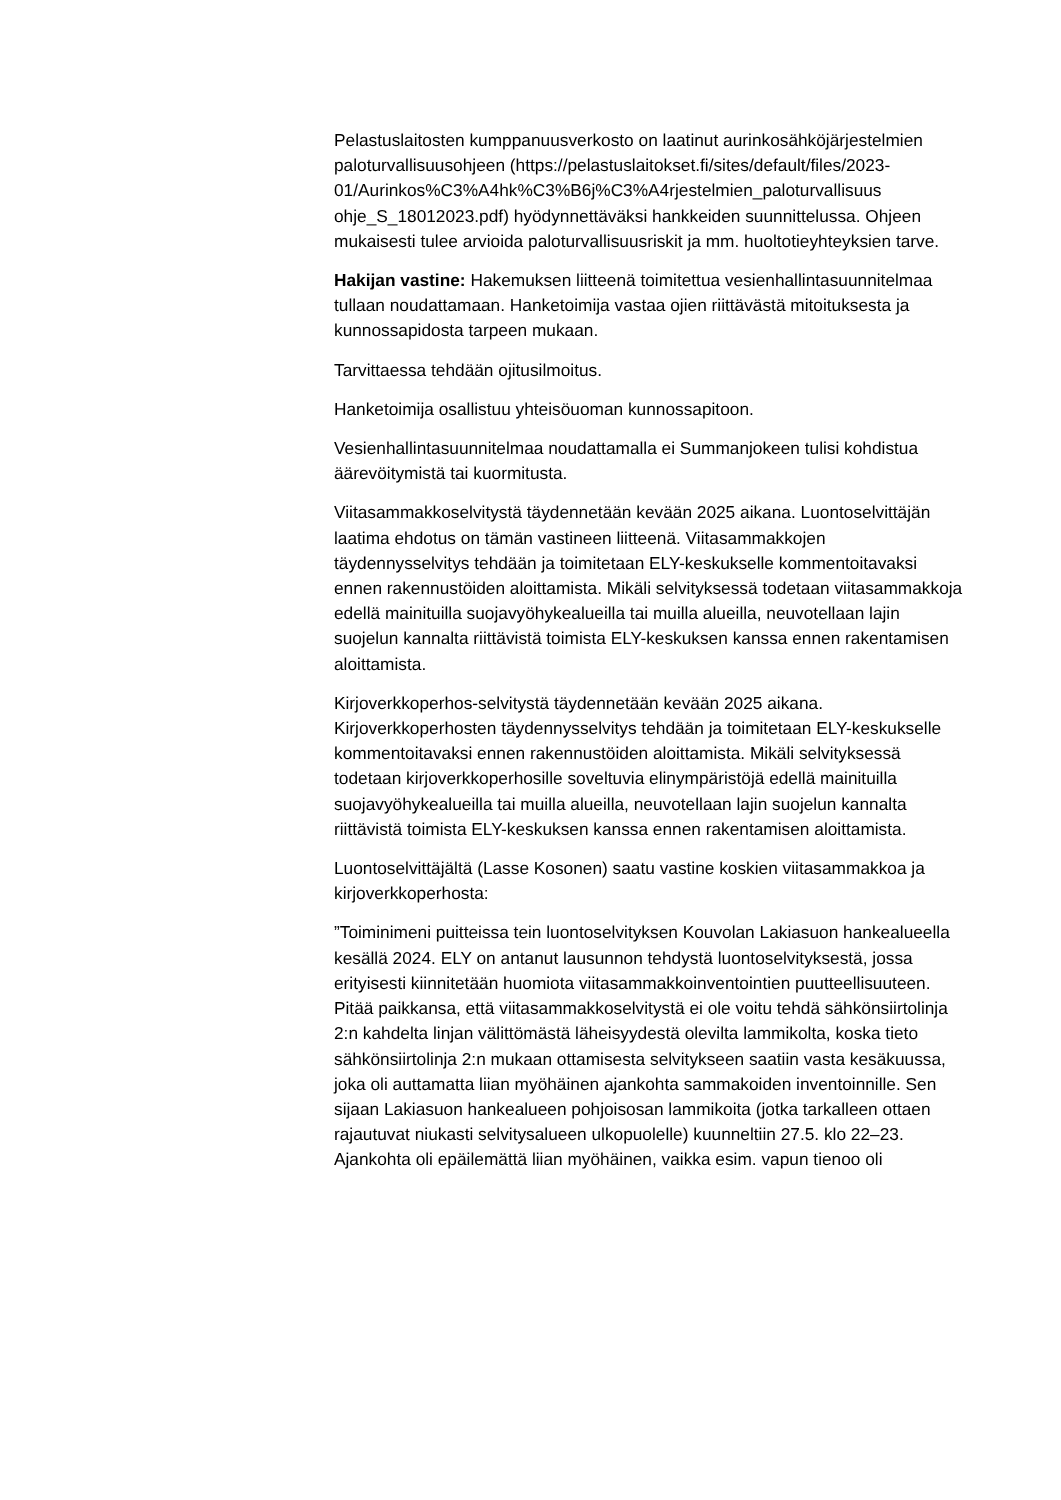Pelastuslaitosten kumppanuusverkosto on laatinut aurinkosähköjärjestelmien paloturvallisuusohjeen (https://pelastuslaitokset.fi/sites/default/files/2023-
01/Aurinkos%C3%A4hk%C3%B6j%C3%A4rjestelmien_paloturvallisuus ohje_S_18012023.pdf) hyödynnettäväksi hankkeiden suunnittelussa. Ohjeen mukaisesti tulee arvioida paloturvallisuusriskit ja mm. huoltotieyhteyksien tarve.
Hakijan vastine: Hakemuksen liitteenä toimitettua vesienhallintasuunnitelmaa tullaan noudattamaan. Hanketoimija vastaa ojien riittävästä mitoituksesta ja kunnossapidosta tarpeen mukaan.
Tarvittaessa tehdään ojitusilmoitus.
Hanketoimija osallistuu yhteisöuoman kunnossapitoon.
Vesienhallintasuunnitelmaa noudattamalla ei Summanjokeen tulisi kohdistua äärevöitymistä tai kuormitusta.
Viitasammakkoselvitystä täydennetään kevään 2025 aikana. Luontoselvittäjän laatima ehdotus on tämän vastineen liitteenä. Viitasammakkojen täydennysselvitys tehdään ja toimitetaan ELY-keskukselle kommentoitavaksi ennen rakennustöiden aloittamista. Mikäli selvityksessä todetaan viitasammakkoja edellä mainituilla suojavyöhykealueilla tai muilla alueilla, neuvotellaan lajin suojelun kannalta riittävistä toimista ELY-keskuksen kanssa ennen rakentamisen aloittamista.
Kirjoverkkoperhos-selvitystä täydennetään kevään 2025 aikana. Kirjoverkkoperhosten täydennysselvitys tehdään ja toimitetaan ELY-keskukselle kommentoitavaksi ennen rakennustöiden aloittamista. Mikäli selvityksessä todetaan kirjoverkkoperhosille soveltuvia elinympäristöjä edellä mainituilla suojavyöhykealueilla tai muilla alueilla, neuvotellaan lajin suojelun kannalta riittävistä toimista ELY-keskuksen kanssa ennen rakentamisen aloittamista.
Luontoselvittäjältä (Lasse Kosonen) saatu vastine koskien viitasammakkoa ja kirjoverkkoperhosta:
”Toiminimeni puitteissa tein luontoselvityksen Kouvolan Lakiasuon hankealueella kesällä 2024. ELY on antanut lausunnon tehdystä luontoselvityksestä, jossa erityisesti kiinnitetään huomiota viitasammakkoinventointien puutteellisuuteen. Pitää paikkansa, että viitasammakkoselvitystä ei ole voitu tehdä sähkönsiirtolinja 2:n kahdelta linjan välittömästä läheisyydestä olevilta lammikolta, koska tieto sähkönsiirtolinja 2:n mukaan ottamisesta selvitykseen saatiin vasta kesäkuussa, joka oli auttamatta liian myöhäinen ajankohta sammakoiden inventoinnille. Sen sijaan Lakiasuon hankealueen pohjoisosan lammikoita (jotka tarkalleen ottaen rajautuvat niukasti selvitysalueen ulkopuolelle) kuunneltiin 27.5. klo 22–23. Ajankohta oli epäilemättä liian myöhäinen, vaikka esim. vapun tienoo oli